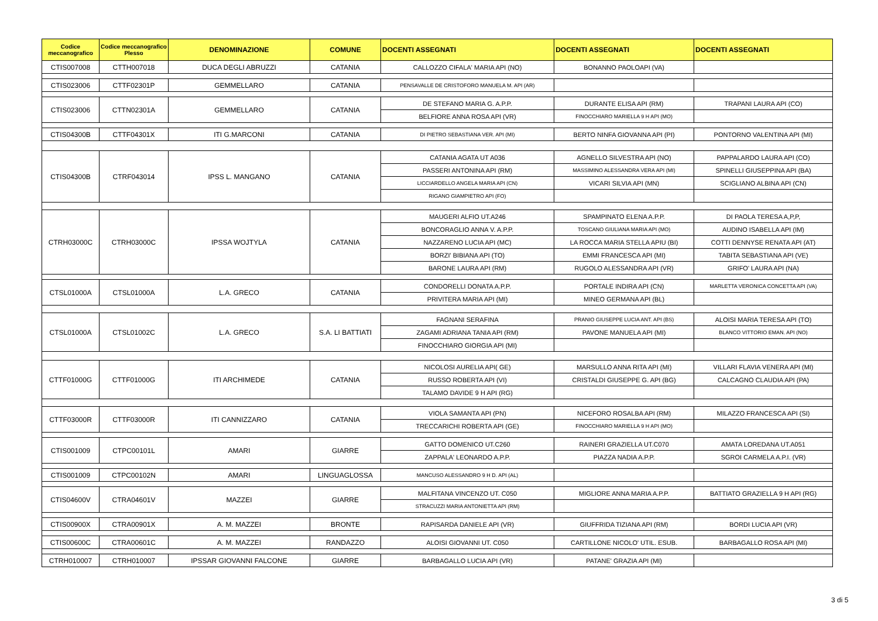| Codice meccanografico | Codice meccanografico Plesso | DENOMINAZIONE | COMUNE | DOCENTI ASSEGNATI | DOCENTI ASSEGNATI | DOCENTI ASSEGNATI |
| --- | --- | --- | --- | --- | --- | --- |
| CTIS007008 | CTTH007018 | DUCA DEGLI ABRUZZI | CATANIA | CALLOZZO CIFALA' MARIA API (NO) | BONANNO PAOLOAPI (VA) | |
| CTIS023006 | CTTF02301P | GEMMELLARO | CATANIA | PENSAVALLE DE CRISTOFORO MANUELA M. API (AR) | | |
| CTIS023006 | CTTN02301A | GEMMELLARO | CATANIA | DE STEFANO MARIA G. A.P.P. | DURANTE ELISA API (RM) | TRAPANI LAURA API (CO) |
| | | | | BELFIORE ANNA ROSA API (VR) | FINOCCHIARO MARIELLA 9 H API (MO) | |
| CTIS04300B | CTTF04301X | ITI G.MARCONI | CATANIA | DI PIETRO SEBASTIANA VER. API (MI) | BERTO NINFA GIOVANNA API (PI) | PONTORNO VALENTINA API (MI) |
| CTIS04300B | CTRF043014 | IPSS L. MANGANO | CATANIA | CATANIA AGATA UT A036 | AGNELLO SILVESTRA API (NO) | PAPPALARDO LAURA API (CO) |
| | | | | PASSERI ANTONINA API (RM) | MASSIMINO ALESSANDRA VERA API (MI) | SPINELLI GIUSEPPINA API (BA) |
| | | | | LICCIARDELLO ANGELA MARIA API (CN) | VICARI SILVIA API (MN) | SCIGLIANO ALBINA API (CN) |
| | | | | RIGANO GIAMPIETRO API (FO) | | |
| CTRH03000C | CTRH03000C | IPSSA WOJTYLA | CATANIA | MAUGERI ALFIO UT.A246 | SPAMPINATO ELENA A.P.P. | DI PAOLA TERESA A,P,P, |
| | | | | BONCORAGLIO ANNA V. A.P.P. | TOSCANO GIULIANA MARIA API (MO) | AUDINO ISABELLA API (IM) |
| | | | | NAZZARENO LUCIA API (MC) | LA ROCCA MARIA STELLA APIU (BI) | COTTI DENNYSE RENATA API (AT) |
| | | | | BORZI' BIBIANA API (TO) | EMMI FRANCESCA API (MI) | TABITA SEBASTIANA API (VE) |
| | | | | BARONE LAURA API (RM) | RUGOLO ALESSANDRA API (VR) | GRIFO' LAURA API (NA) |
| CTSL01000A | CTSL01000A | L.A. GRECO | CATANIA | CONDORELLI DONATA A.P.P. | PORTALE INDIRA API (CN) | MARLETTA VERONICA CONCETTA API (VA) |
| | | | | PRIVITERA MARIA API (MI) | MINEO GERMANA API (BL) | |
| CTSL01000A | CTSL01002C | L.A. GRECO | S.A. LI BATTIATI | FAGNANI SERAFINA | PRANIO GIUSEPPE LUCIA ANT. API (BS) | ALOISI MARIA TERESA API (TO) |
| | | | | ZAGAMI ADRIANA TANIA API (RM) | PAVONE MANUELA API (MI) | BLANCO VITTORIO EMAN. API (NO) |
| | | | | FINOCCHIARO GIORGIA API (MI) | | |
| CTTF01000G | CTTF01000G | ITI ARCHIMEDE | CATANIA | NICOLOSI AURELIA API( GE) | MARSULLO ANNA RITA API (MI) | VILLARI FLAVIA VENERA API (MI) |
| | | | | RUSSO ROBERTA API (VI) | CRISTALDI GIUSEPPE G. API (BG) | CALCAGNO CLAUDIA API (PA) |
| | | | | TALAMO DAVIDE 9 H API (RG) | | |
| CTTF03000R | CTTF03000R | ITI CANNIZZARO | CATANIA | VIOLA SAMANTA API (PN) | NICEFORO ROSALBA API (RM) | MILAZZO FRANCESCA API (SI) |
| | | | | TRECCARICHI ROBERTA API (GE) | FINOCCHIARO MARIELLA 9 H API (MO) | |
| CTIS001009 | CTPC00101L | AMARI | GIARRE | GATTO DOMENICO UT.C260 | RAINERI GRAZIELLA UT.C070 | AMATA LOREDANA UT.A051 |
| | | | | ZAPPALA' LEONARDO A.P.P. | PIAZZA NADIA A.P.P. | SGROI CARMELA A.P.I. (VR) |
| CTIS001009 | CTPC00102N | AMARI | LINGUAGLOSSA | MANCUSO ALESSANDRO 9 H D. API (AL) | | |
| CTIS04600V | CTRA04601V | MAZZEI | GIARRE | MALFITANA VINCENZO UT. C050 | MIGLIORE ANNA MARIA A.P.P. | BATTIATO GRAZIELLA 9 H API (RG) |
| | | | | STRACUZZI MARIA ANTONIETTA API (RM) | | |
| CTIS00900X | CTRA00901X | A. M. MAZZEI | BRONTE | RAPISARDA DANIELE API (VR) | GIUFFRIDA TIZIANA API (RM) | BORDI LUCIA API (VR) |
| CTIS00600C | CTRA00601C | A. M. MAZZEI | RANDAZZO | ALOISI GIOVANNI UT. C050 | CARTILLONE NICOLO' UTIL. ESUB. | BARBAGALLO ROSA API (MI) |
| CTRH010007 | CTRH010007 | IPSSAR GIOVANNI FALCONE | GIARRE | BARBAGALLO LUCIA API (VR) | PATANE' GRAZIA API (MI) | |
3 di 5